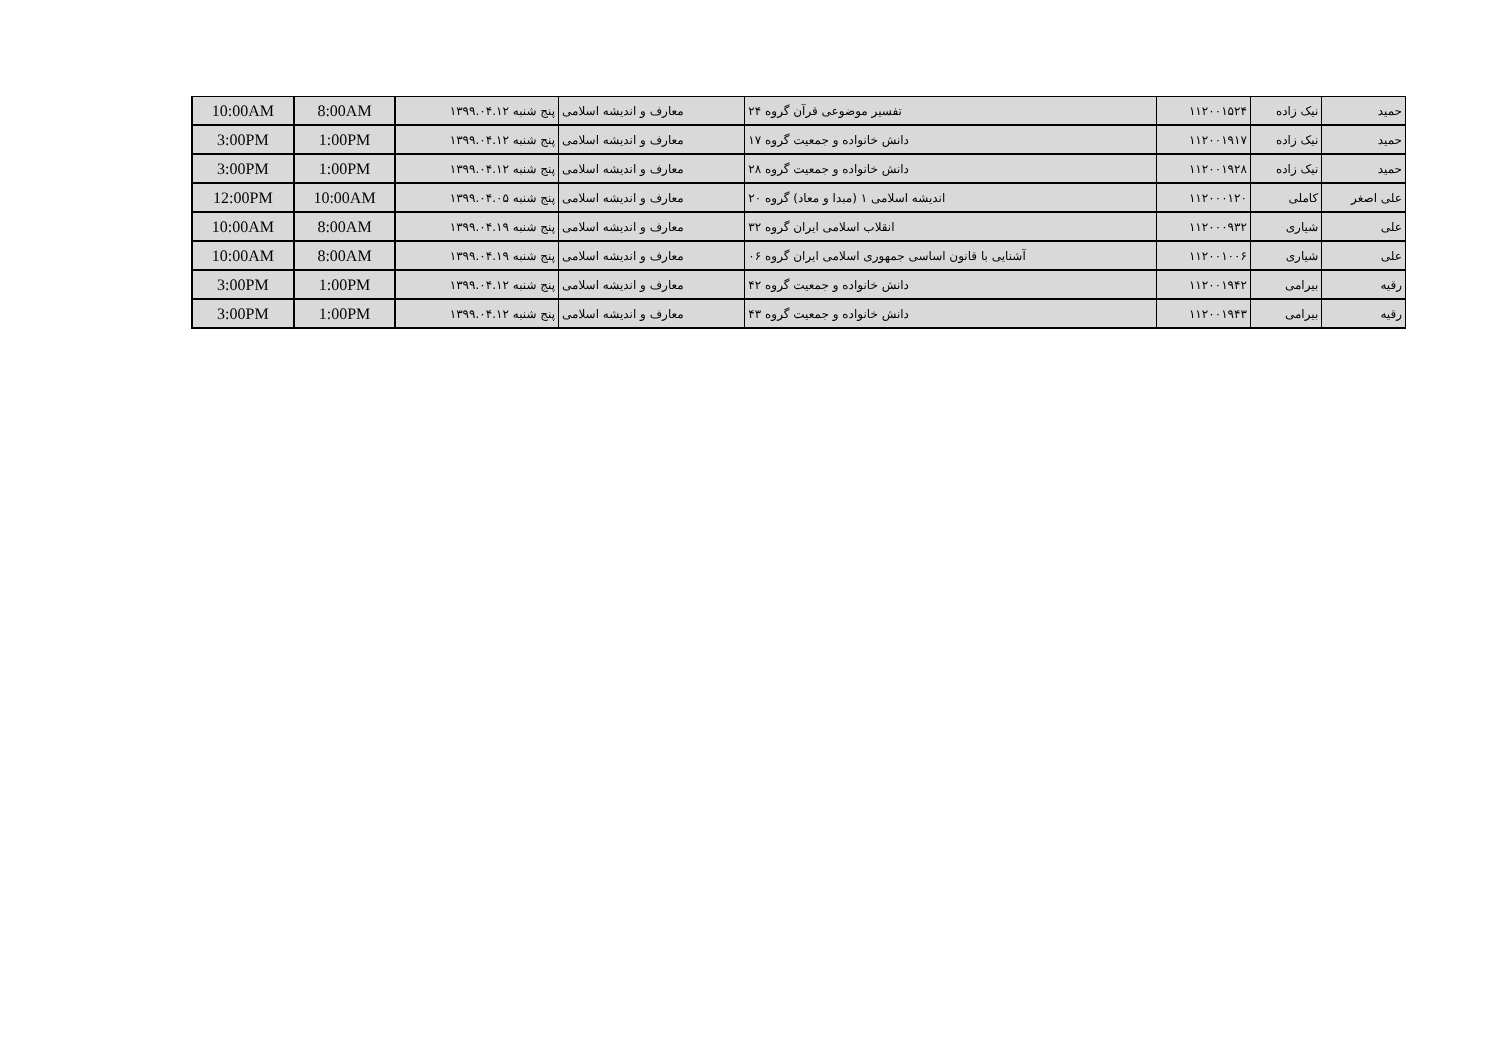| حمید | نیک زاده | ۱۱۲۰۰۱۵۲۴ | تفسیر موضوعی قرآن گروه ۲۴ | معارف و اندیشه اسلامی | پنج شنبه ۱۳۹۹.۰۴.۱۲ | 8:00AM | 10:00AM |
| حمید | نیک زاده | ۱۱۲۰۰۱۹۱۷ | دانش خانواده و جمعیت گروه ۱۷ | معارف و اندیشه اسلامی | پنج شنبه ۱۳۹۹.۰۴.۱۲ | 1:00PM | 3:00PM |
| حمید | نیک زاده | ۱۱۲۰۰۱۹۲۸ | دانش خانواده و جمعیت گروه ۲۸ | معارف و اندیشه اسلامی | پنج شنبه ۱۳۹۹.۰۴.۱۲ | 1:00PM | 3:00PM |
| علی اصغر | کاملی | ۱۱۲۰۰۰۱۲۰ | اندیشه اسلامی ۱ (مبدا و معاد) گروه ۲۰ | معارف و اندیشه اسلامی | پنج شنبه ۱۳۹۹.۰۴.۰۵ | 10:00AM | 12:00PM |
| علی | شیاری | ۱۱۲۰۰۰۹۳۲ | انقلاب اسلامی ایران گروه ۳۲ | معارف و اندیشه اسلامی | پنج شنبه ۱۳۹۹.۰۴.۱۹ | 8:00AM | 10:00AM |
| علی | شیاری | ۱۱۲۰۰۱۰۰۶ | آشنایی با قانون اساسی جمهوری اسلامی ایران گروه ۰۶ | معارف و اندیشه اسلامی | پنج شنبه ۱۳۹۹.۰۴.۱۹ | 8:00AM | 10:00AM |
| رقیه | بیرامی | ۱۱۲۰۰۱۹۴۲ | دانش خانواده و جمعیت گروه ۴۲ | معارف و اندیشه اسلامی | پنج شنبه ۱۳۹۹.۰۴.۱۲ | 1:00PM | 3:00PM |
| رقیه | بیرامی | ۱۱۲۰۰۱۹۴۳ | دانش خانواده و جمعیت گروه ۴۳ | معارف و اندیشه اسلامی | پنج شنبه ۱۳۹۹.۰۴.۱۲ | 1:00PM | 3:00PM |